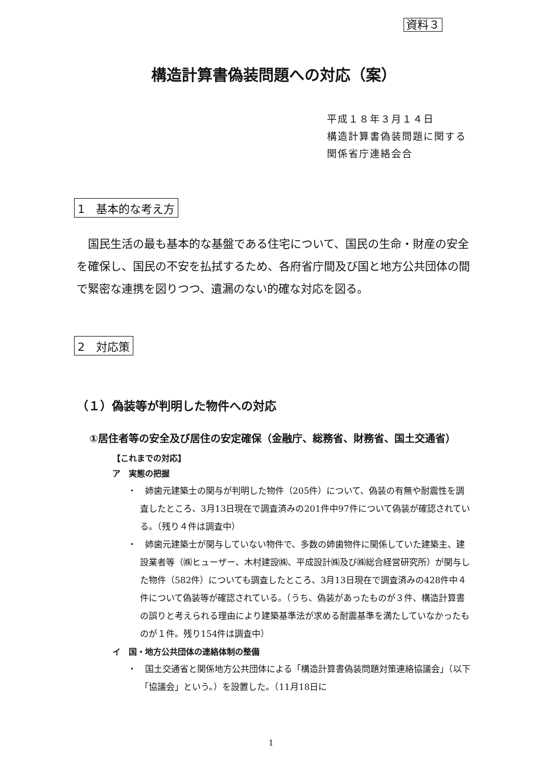資料３
構造計算書偽装問題への対応（案）
平成１８年３月１４日
構造計算書偽装問題に関する
関係省庁連絡会合
1　基本的な考え方
国民生活の最も基本的な基盤である住宅について、国民の生命・財産の安全を確保し、国民の不安を払拭するため、各府省庁間及び国と地方公共団体の間で緊密な連携を図りつつ、遺漏のない的確な対応を図る。
2　対応策
（１）偽装等が判明した物件への対応
①居住者等の安全及び居住の安定確保（金融庁、総務省、財務省、国土交通省）
【これまでの対応】
ア　実態の把握
・　姉歯元建築士の関与が判明した物件（205件）について、偽装の有無や耐震性を調査したところ、3月13日現在で調査済みの201件中97件について偽装が確認されている。（残り４件は調査中）
・　姉歯元建築士が関与していない物件で、多数の姉歯物件に関係していた建築主、建設業者等（㈱ヒューザー、木村建設㈱、平成設計㈱及び㈱総合経営研究所）が関与した物件（582件）についても調査したところ、3月13日現在で調査済みの428件中４件について偽装等が確認されている。（うち、偽装があったものが３件、構造計算書の誤りと考えられる理由により建築基準法が求める耐震基準を満たしていなかったものが１件。残り154件は調査中）
イ　国・地方公共団体の連絡体制の整備
・　国土交通省と関係地方公共団体による「構造計算書偽装問題対策連絡協議会」（以下「協議会」という。）を設置した。（11月18日に
1